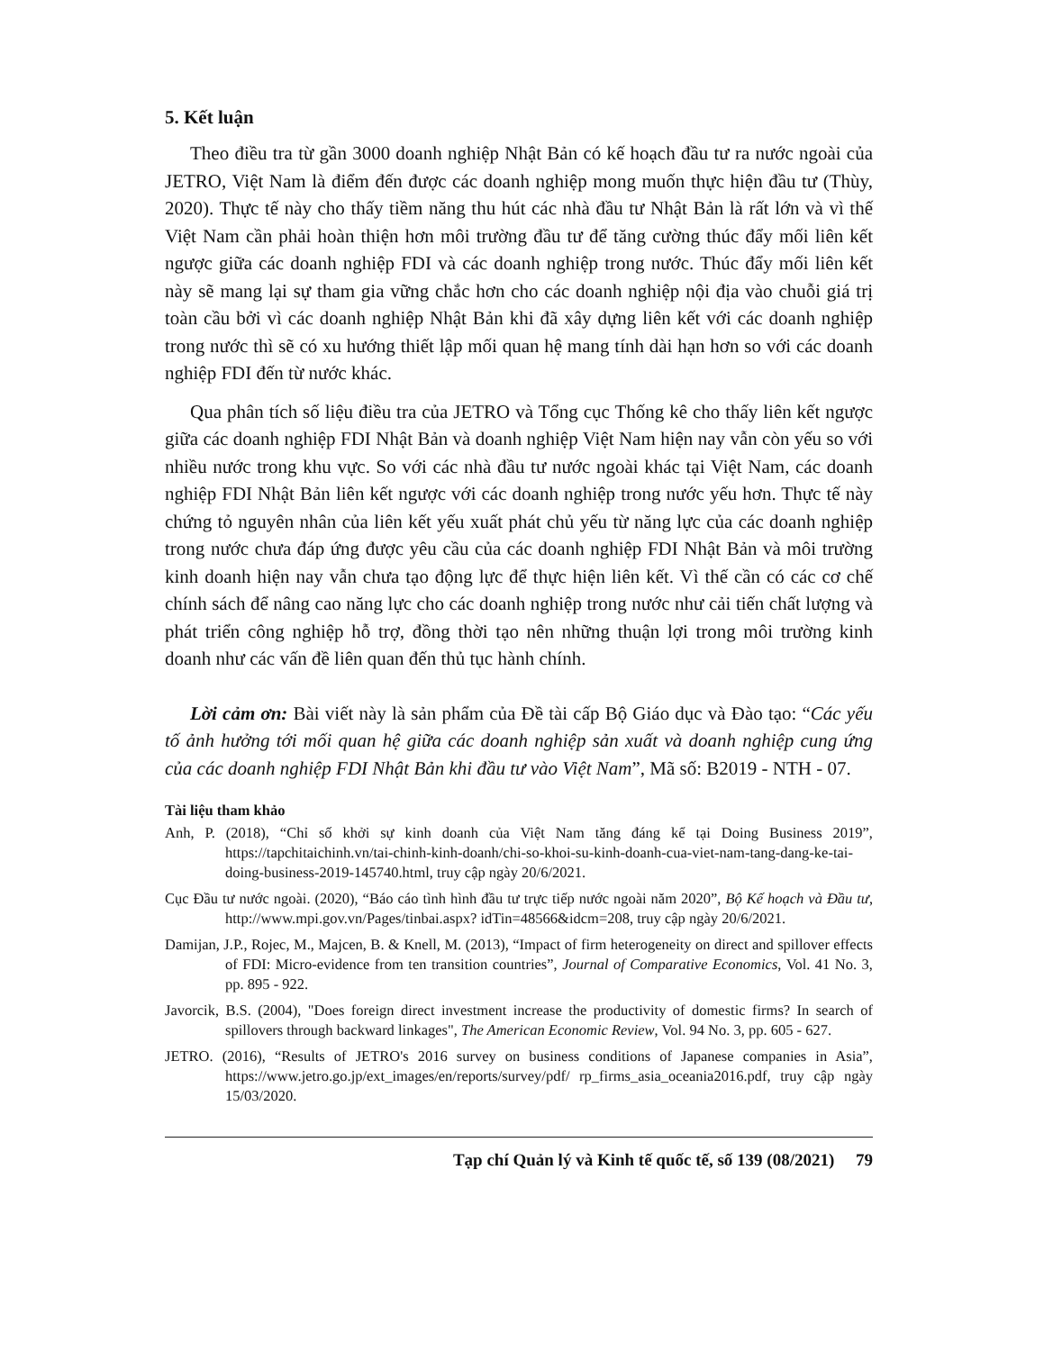5. Kết luận
Theo điều tra từ gần 3000 doanh nghiệp Nhật Bản có kế hoạch đầu tư ra nước ngoài của JETRO, Việt Nam là điểm đến được các doanh nghiệp mong muốn thực hiện đầu tư (Thùy, 2020). Thực tế này cho thấy tiềm năng thu hút các nhà đầu tư Nhật Bản là rất lớn và vì thế Việt Nam cần phải hoàn thiện hơn môi trường đầu tư để tăng cường thúc đẩy mối liên kết ngược giữa các doanh nghiệp FDI và các doanh nghiệp trong nước. Thúc đẩy mối liên kết này sẽ mang lại sự tham gia vững chắc hơn cho các doanh nghiệp nội địa vào chuỗi giá trị toàn cầu bởi vì các doanh nghiệp Nhật Bản khi đã xây dựng liên kết với các doanh nghiệp trong nước thì sẽ có xu hướng thiết lập mối quan hệ mang tính dài hạn hơn so với các doanh nghiệp FDI đến từ nước khác.
Qua phân tích số liệu điều tra của JETRO và Tổng cục Thống kê cho thấy liên kết ngược giữa các doanh nghiệp FDI Nhật Bản và doanh nghiệp Việt Nam hiện nay vẫn còn yếu so với nhiều nước trong khu vực. So với các nhà đầu tư nước ngoài khác tại Việt Nam, các doanh nghiệp FDI Nhật Bản liên kết ngược với các doanh nghiệp trong nước yếu hơn. Thực tế này chứng tỏ nguyên nhân của liên kết yếu xuất phát chủ yếu từ năng lực của các doanh nghiệp trong nước chưa đáp ứng được yêu cầu của các doanh nghiệp FDI Nhật Bản và môi trường kinh doanh hiện nay vẫn chưa tạo động lực để thực hiện liên kết. Vì thế cần có các cơ chế chính sách để nâng cao năng lực cho các doanh nghiệp trong nước như cải tiến chất lượng và phát triển công nghiệp hỗ trợ, đồng thời tạo nên những thuận lợi trong môi trường kinh doanh như các vấn đề liên quan đến thủ tục hành chính.
Lời cảm ơn: Bài viết này là sản phẩm của Đề tài cấp Bộ Giáo dục và Đào tạo: “Các yếu tố ảnh hưởng tới mối quan hệ giữa các doanh nghiệp sản xuất và doanh nghiệp cung ứng của các doanh nghiệp FDI Nhật Bản khi đầu tư vào Việt Nam”, Mã số: B2019 - NTH - 07.
Tài liệu tham khảo
Anh, P. (2018), “Chỉ số khởi sự kinh doanh của Việt Nam tăng đáng kể tại Doing Business 2019”, https://tapchitaichinh.vn/tai-chinh-kinh-doanh/chi-so-khoi-su-kinh-doanh-cua-viet-nam-tang-dang-ke-tai-doing-business-2019-145740.html, truy cập ngày 20/6/2021.
Cục Đầu tư nước ngoài. (2020), “Báo cáo tình hình đầu tư trực tiếp nước ngoài năm 2020”, Bộ Kế hoạch và Đầu tư, http://www.mpi.gov.vn/Pages/tinbai.aspx? idTin=48566&idcm=208, truy cập ngày 20/6/2021.
Damijan, J.P., Rojec, M., Majcen, B. & Knell, M. (2013), “Impact of firm heterogeneity on direct and spillover effects of FDI: Micro-evidence from ten transition countries”, Journal of Comparative Economics, Vol. 41 No. 3, pp. 895 - 922.
Javorcik, B.S. (2004), "Does foreign direct investment increase the productivity of domestic firms? In search of spillovers through backward linkages", The American Economic Review, Vol. 94 No. 3, pp. 605 - 627.
JETRO. (2016), “Results of JETRO's 2016 survey on business conditions of Japanese companies in Asia”, https://www.jetro.go.jp/ext_images/en/reports/survey/pdf/ rp_firms_asia_oceania2016.pdf, truy cập ngày 15/03/2020.
Tạp chí Quản lý và Kinh tế quốc tế, số 139 (08/2021) 79